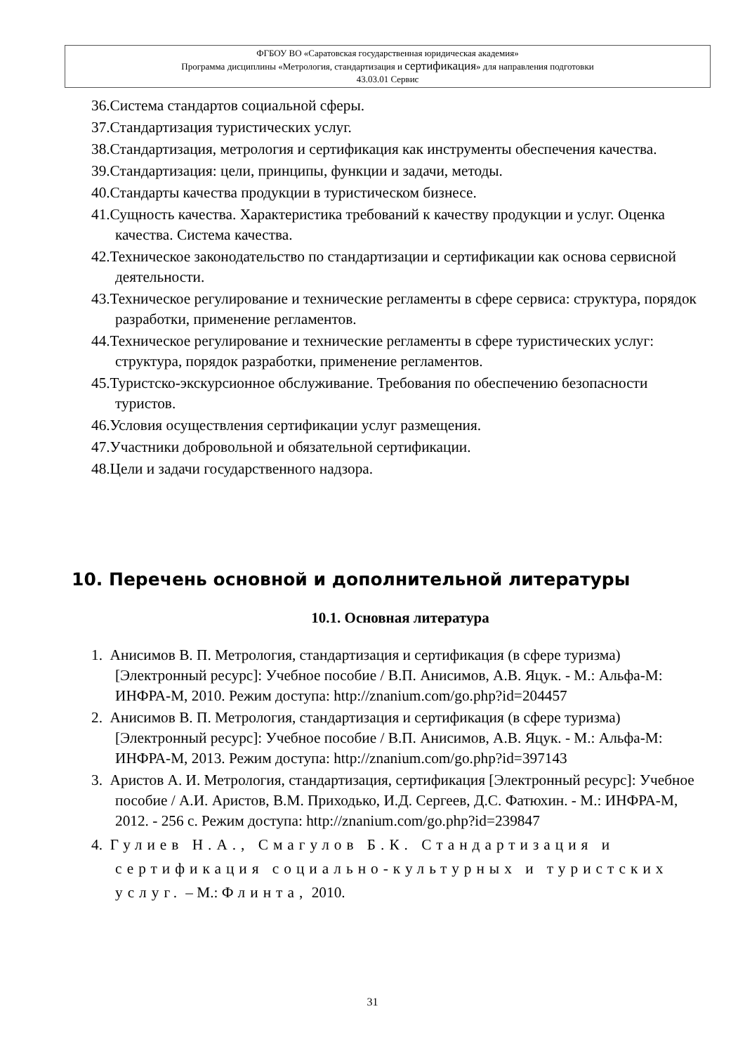ФГБОУ ВО «Саратовская государственная юридическая академия»
Программа дисциплины «Метрология, стандартизация и сертификация» для направления подготовки
43.03.01 Сервис
36.Система стандартов социальной сферы.
37.Стандартизация туристических услуг.
38.Стандартизация, метрология и сертификация как инструменты обеспечения качества.
39.Стандартизация: цели, принципы, функции и задачи, методы.
40.Стандарты качества продукции в туристическом бизнесе.
41.Сущность качества. Характеристика требований к качеству продукции и услуг. Оценка качества. Система качества.
42.Техническое законодательство по стандартизации и сертификации как основа сервисной деятельности.
43.Техническое регулирование и технические регламенты в сфере сервиса: структура, порядок разработки, применение регламентов.
44.Техническое регулирование и технические регламенты в сфере туристических услуг: структура, порядок разработки, применение регламентов.
45.Туристско-экскурсионное обслуживание. Требования по обеспечению безопасности туристов.
46.Условия осуществления сертификации услуг размещения.
47.Участники добровольной и обязательной сертификации.
48.Цели и задачи государственного надзора.
10. Перечень основной и дополнительной литературы
10.1. Основная литература
1. Анисимов В. П. Метрология, стандартизация и сертификация (в сфере туризма) [Электронный ресурс]: Учебное пособие / В.П. Анисимов, А.В. Яцук. - М.: Альфа-М: ИНФРА-М, 2010. Режим доступа: http://znanium.com/go.php?id=204457
2. Анисимов В. П. Метрология, стандартизация и сертификация (в сфере туризма) [Электронный ресурс]: Учебное пособие / В.П. Анисимов, А.В. Яцук. - М.: Альфа-М: ИНФРА-М, 2013. Режим доступа: http://znanium.com/go.php?id=397143
3. Аристов А. И. Метрология, стандартизация, сертификация [Электронный ресурс]: Учебное пособие / А.И. Аристов, В.М. Приходько, И.Д. Сергеев, Д.С. Фатюхин. - М.: ИНФРА-М, 2012. - 256 с. Режим доступа: http://znanium.com/go.php?id=239847
4. Гулиев Н.А., Смагулов Б.К. Стандартизация и сертификация социально-культурных и туристских услуг. – М.: Флинта, 2010.
31